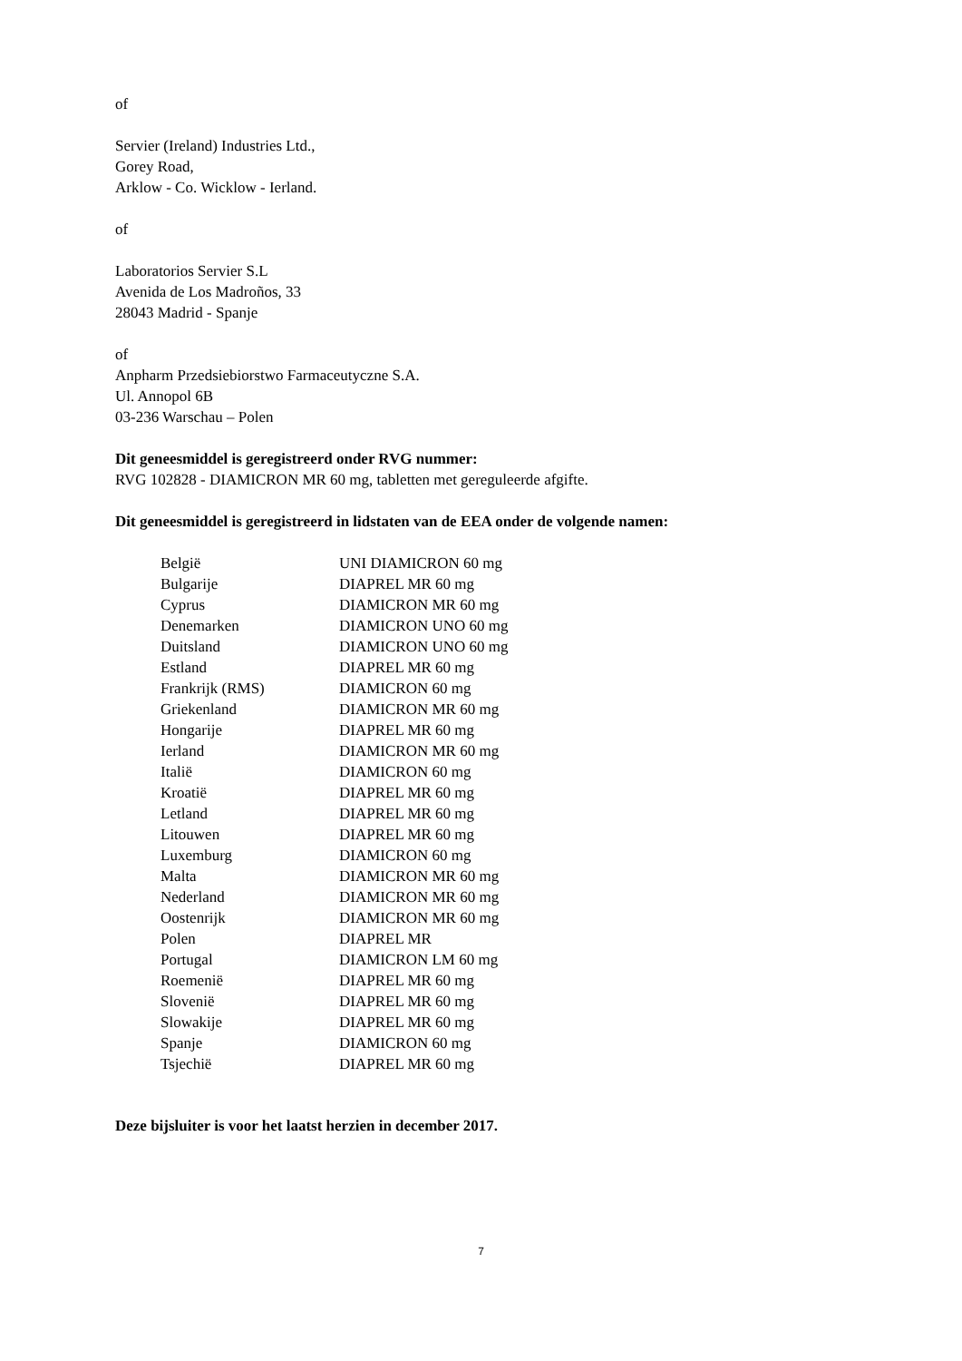of
Servier (Ireland) Industries Ltd.,
Gorey Road,
Arklow - Co. Wicklow - Ierland.
of
Laboratorios Servier S.L
Avenida de Los Madroños, 33
28043 Madrid - Spanje
of
Anpharm Przedsiebiorstwo Farmaceutyczne S.A.
Ul. Annopol 6B
03-236 Warschau – Polen
Dit geneesmiddel is geregistreerd onder RVG nummer:
RVG 102828 - DIAMICRON MR 60 mg, tabletten met gereguleerde afgifte.
Dit geneesmiddel is geregistreerd in lidstaten van de EEA onder de volgende namen:
| België | UNI DIAMICRON 60 mg |
| Bulgarije | DIAPREL MR 60 mg |
| Cyprus | DIAMICRON MR 60 mg |
| Denemarken | DIAMICRON UNO 60 mg |
| Duitsland | DIAMICRON UNO 60 mg |
| Estland | DIAPREL MR 60 mg |
| Frankrijk (RMS) | DIAMICRON 60 mg |
| Griekenland | DIAMICRON MR 60 mg |
| Hongarije | DIAPREL MR 60 mg |
| Ierland | DIAMICRON MR 60 mg |
| Italië | DIAMICRON 60 mg |
| Kroatië | DIAPREL MR 60 mg |
| Letland | DIAPREL MR 60 mg |
| Litouwen | DIAPREL MR 60 mg |
| Luxemburg | DIAMICRON 60 mg |
| Malta | DIAMICRON MR 60 mg |
| Nederland | DIAMICRON MR 60 mg |
| Oostenrijk | DIAMICRON MR 60 mg |
| Polen | DIAPREL MR |
| Portugal | DIAMICRON LM 60 mg |
| Roemenië | DIAPREL MR 60 mg |
| Slovenië | DIAPREL MR 60 mg |
| Slowakije | DIAPREL MR 60 mg |
| Spanje | DIAMICRON 60 mg |
| Tsjechië | DIAPREL MR 60 mg |
Deze bijsluiter is voor het laatst herzien in december 2017.
7